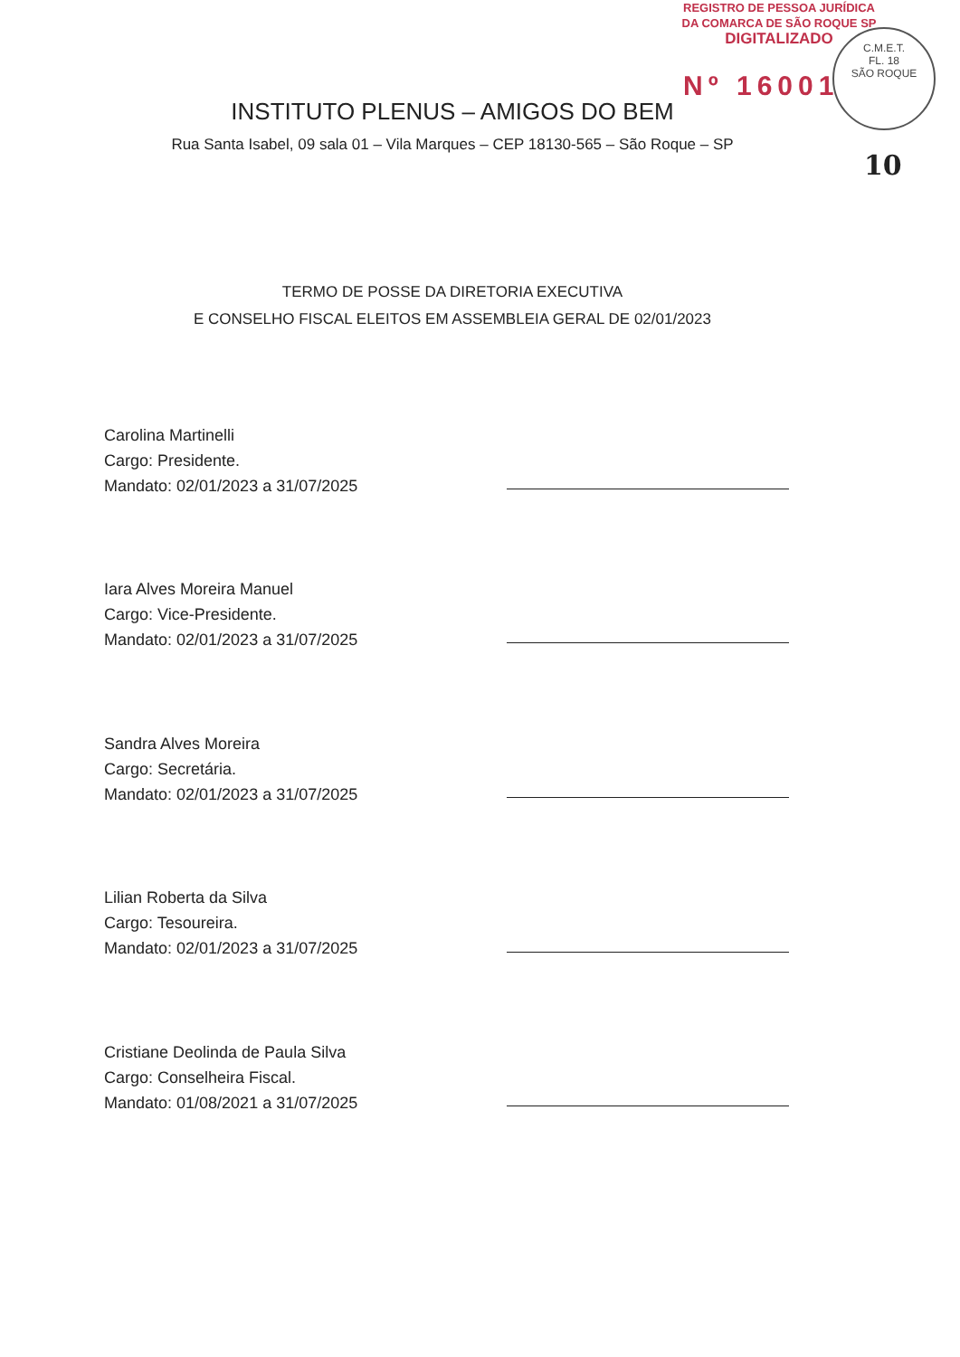REGISTRO DE PESSOA JURÍDICA
DA COMARCA DE SÃO ROQUE SP
DIGITALIZADO
Nº 16001
C.M.E.T.
FL. 18
SÃO ROQUE
10
INSTITUTO PLENUS – AMIGOS DO BEM
Rua Santa Isabel, 09 sala 01 – Vila Marques – CEP 18130-565 – São Roque – SP
TERMO DE POSSE DA DIRETORIA EXECUTIVA
E CONSELHO FISCAL ELEITOS EM ASSEMBLEIA GERAL DE 02/01/2023
Carolina Martinelli
Cargo: Presidente.
Mandato: 02/01/2023 a 31/07/2025
Iara Alves Moreira Manuel
Cargo: Vice-Presidente.
Mandato: 02/01/2023 a 31/07/2025
Sandra Alves Moreira
Cargo: Secretária.
Mandato: 02/01/2023 a 31/07/2025
Lilian Roberta da Silva
Cargo: Tesoureira.
Mandato: 02/01/2023 a 31/07/2025
Cristiane Deolinda de Paula Silva
Cargo: Conselheira Fiscal.
Mandato: 01/08/2021 a 31/07/2025